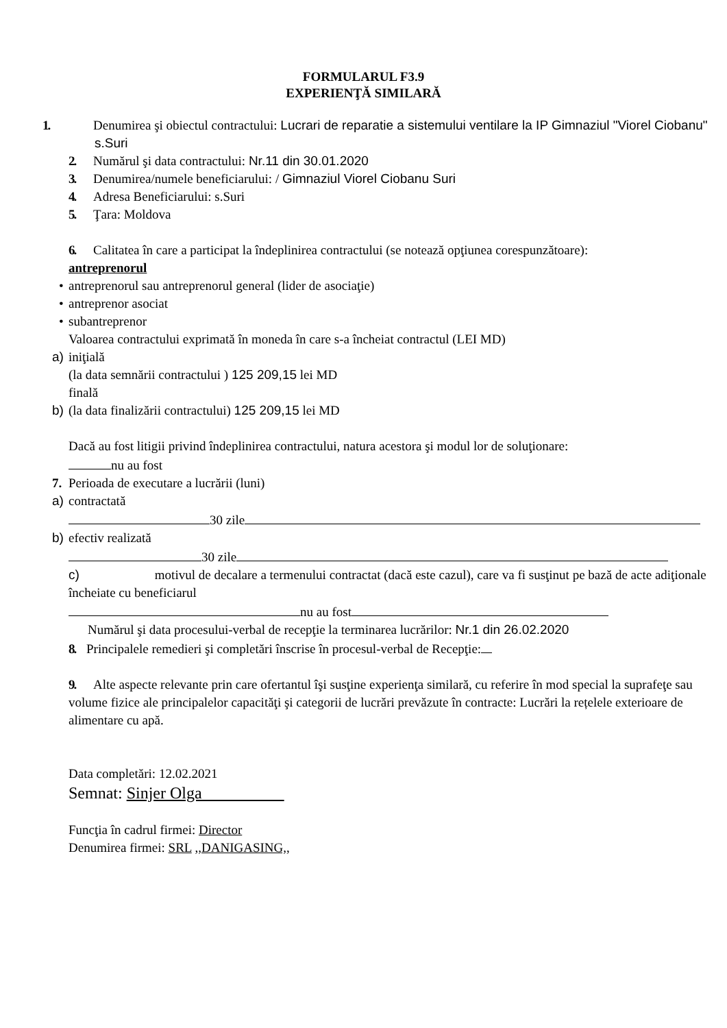FORMULARUL F3.9
EXPERIENŢĂ SIMILARĂ
1. Denumirea şi obiectul contractului: Lucrari de reparatie a sistemului ventilare la IP Gimnaziul "Viorel Ciobanu" s.Suri
2. Numărul şi data contractului: Nr.11 din 30.01.2020
3. Denumirea/numele beneficiarului: / Gimnaziul Viorel Ciobanu Suri
4. Adresa Beneficiarului: s.Suri
5. Ţara: Moldova
6. Calitatea în care a participat la îndeplinirea contractului (se notează opţiunea corespunzătoare):
antreprenorul
• antreprenorul sau antreprenorul general (lider de asociaţie)
• antreprenor asociat
• subantreprenor
Valoarea contractului exprimată în moneda în care s-a încheiat contractul (LEI MD)
a) iniţială
(la data semnării contractului ) 125 209,15 lei MD
finală
b) (la data finalizării contractului) 125 209,15 lei MD
Dacă au fost litigii privind îndeplinirea contractului, natura acestora şi modul lor de soluţionare:
nu au fost
7. Perioada de executare a lucrării (luni)
a) contractată
30 zile
b) efectiv realizată
30 zile
c) motivul de decalare a termenului contractat (dacă este cazul), care va fi susţinut pe bază de acte adiţionale încheiate cu beneficiarul
nu au fost
Numărul şi data procesului-verbal de recepţie la terminarea lucrărilor: Nr.1 din 26.02.2020
8. Principalele remedieri şi completări înscrise în procesul-verbal de Recepţie:
9. Alte aspecte relevante prin care ofertantul îşi susţine experienţa similară, cu referire în mod special la suprafeţe sau volume fizice ale principalelor capacităţi şi categorii de lucrări prevăzute în contracte: Lucrări la rețelele exterioare de alimentare cu apă.
Data completări: 12.02.2021
Semnat: Sinjer Olga
Funcţia în cadrul firmei: Director
Denumirea firmei: SRL ,,DANIGASING,,